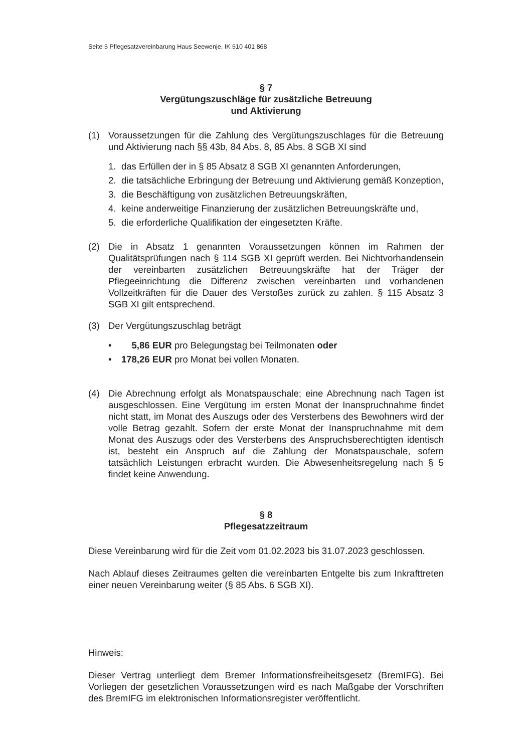Seite 5 Pflegesatzvereinbarung Haus Seewenje, IK 510 401 868
§ 7
Vergütungszuschläge für zusätzliche Betreuung
und Aktivierung
(1) Voraussetzungen für die Zahlung des Vergütungszuschlages für die Betreuung und Aktivierung nach §§ 43b, 84 Abs. 8, 85 Abs. 8 SGB XI sind
1. das Erfüllen der in § 85 Absatz 8 SGB XI genannten Anforderungen,
2. die tatsächliche Erbringung der Betreuung und Aktivierung gemäß Konzeption,
3. die Beschäftigung von zusätzlichen Betreuungskräften,
4. keine anderweitige Finanzierung der zusätzlichen Betreuungskräfte und,
5. die erforderliche Qualifikation der eingesetzten Kräfte.
(2) Die in Absatz 1 genannten Voraussetzungen können im Rahmen der Qualitätsprüfungen nach § 114 SGB XI geprüft werden. Bei Nichtvorhandensein der vereinbarten zusätzlichen Betreuungskräfte hat der Träger der Pflegeeinrichtung die Differenz zwischen vereinbarten und vorhandenen Vollzeitkräften für die Dauer des Verstoßes zurück zu zahlen. § 115 Absatz 3 SGB XI gilt entsprechend.
(3) Der Vergütungszuschlag beträgt
• 5,86 EUR pro Belegungstag bei Teilmonaten oder
• 178,26 EUR pro Monat bei vollen Monaten.
(4) Die Abrechnung erfolgt als Monatspauschale; eine Abrechnung nach Tagen ist ausgeschlossen. Eine Vergütung im ersten Monat der Inanspruchnahme findet nicht statt, im Monat des Auszugs oder des Versterbens des Bewohners wird der volle Betrag gezahlt. Sofern der erste Monat der Inanspruchnahme mit dem Monat des Auszugs oder des Versterbens des Anspruchsberechtigten identisch ist, besteht ein Anspruch auf die Zahlung der Monatspauschale, sofern tatsächlich Leistungen erbracht wurden. Die Abwesenheitsregelung nach § 5 findet keine Anwendung.
§ 8
Pflegesatzzeitraum
Diese Vereinbarung wird für die Zeit vom 01.02.2023 bis 31.07.2023 geschlossen.
Nach Ablauf dieses Zeitraumes gelten die vereinbarten Entgelte bis zum Inkrafttreten einer neuen Vereinbarung weiter (§ 85 Abs. 6 SGB XI).
Hinweis:
Dieser Vertrag unterliegt dem Bremer Informationsfreiheitsgesetz (BremIFG). Bei Vorliegen der gesetzlichen Voraussetzungen wird es nach Maßgabe der Vorschriften des BremIFG im elektronischen Informationsregister veröffentlicht.